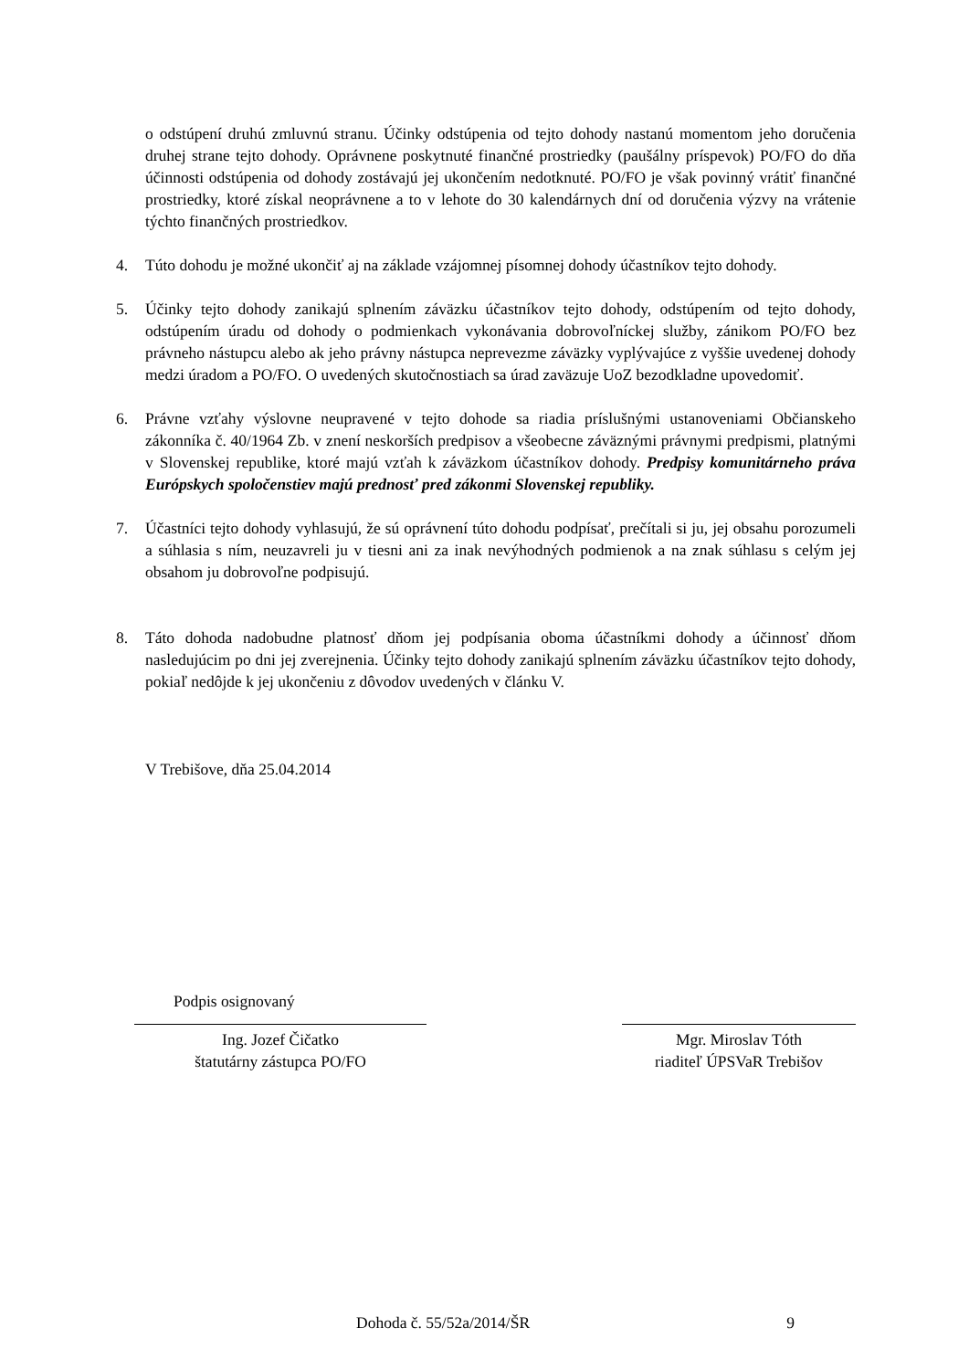o odstúpení druhú zmluvnú stranu. Účinky odstúpenia od tejto dohody nastanú momentom jeho doručenia druhej strane tejto dohody. Oprávnene poskytnuté finančné prostriedky (paušálny príspevok) PO/FO do dňa účinnosti odstúpenia od dohody zostávajú jej ukončením nedotknuté. PO/FO je však povinný vrátiť finančné prostriedky, ktoré získal neoprávnene a to v lehote do 30 kalendárnych dní od doručenia výzvy na vrátenie týchto finančných prostriedkov.
4. Túto dohodu je možné ukončiť aj na základe vzájomnej písomnej dohody účastníkov tejto dohody.
5. Účinky tejto dohody zanikajú splnením záväzku účastníkov tejto dohody, odstúpením od tejto dohody, odstúpením úradu od dohody o podmienkach vykonávania dobrovoľníckej služby, zánikom PO/FO bez právneho nástupcu alebo ak jeho právny nástupca neprevezme záväzky vyplývajúce z vyššie uvedenej dohody medzi úradom a PO/FO. O uvedených skutočnostiach sa úrad zaväzuje UoZ bezodkladne upovedomiť.
6. Právne vzťahy výslovne neupravené v tejto dohode sa riadia príslušnými ustanoveniami Občianskeho zákonníka č. 40/1964 Zb. v znení neskorších predpisov a všeobecne záväznými právnymi predpismi, platnými v Slovenskej republike, ktoré majú vzťah k záväzkom účastníkov dohody. Predpisy komunitárneho práva Európskych spoločenstiev majú prednosť pred zákonmi Slovenskej republiky.
7. Účastníci tejto dohody vyhlasujú, že sú oprávnení túto dohodu podpísať, prečítali si ju, jej obsahu porozumeli a súhlasia s ním, neuzavreli ju v tiesni ani za inak nevýhodných podmienok a na znak súhlasu s celým jej obsahom ju dobrovoľne podpisujú.
8. Táto dohoda nadobudne platnosť dňom jej podpísania oboma účastníkmi dohody a účinnosť dňom nasledujúcim po dni jej zverejnenia. Účinky tejto dohody zanikajú splnením záväzku účastníkov tejto dohody, pokiaľ nedôjde k jej ukončeniu z dôvodov uvedených v článku V.
V Trebišove, dňa 25.04.2014
Podpis osignovaný
Ing. Jozef Čičatko
štatutárny zástupca PO/FO
Mgr. Miroslav Tóth
riaditeľ ÚPSVaR Trebišov
Dohoda č. 55/52a/2014/ŠR 9